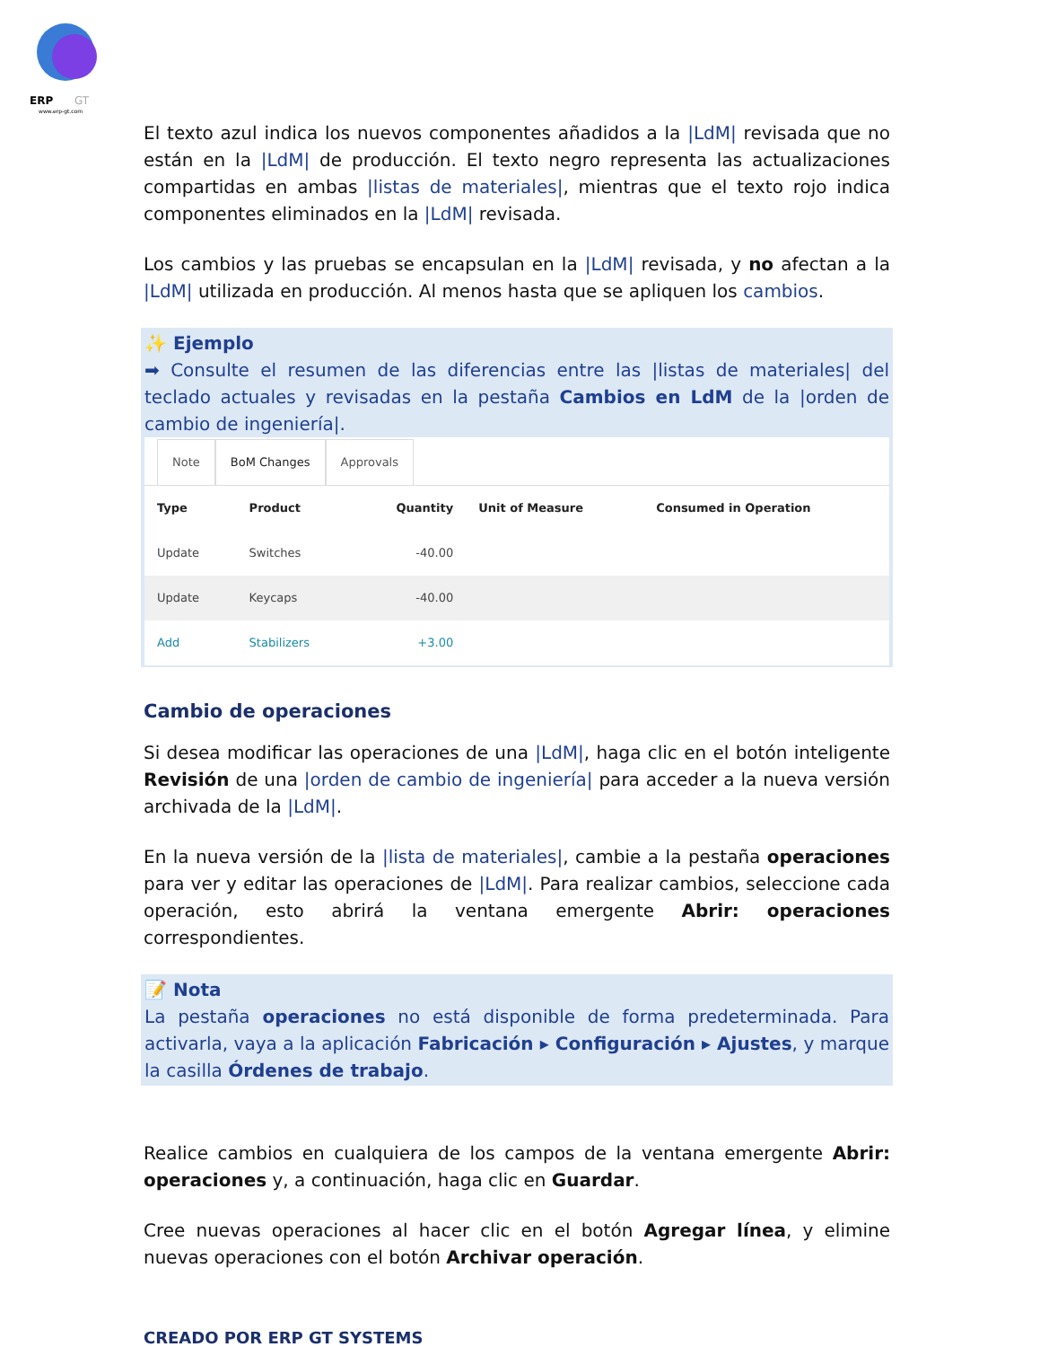ERP
GT
www.erp-gt.com
El texto azul indica los nuevos componentes añadidos a la |LdM| revisada que no están en la |LdM| de producción. El texto negro representa las actualizaciones compartidas en ambas |listas de materiales|, mientras que el texto rojo indica componentes eliminados en la |LdM| revisada.
Los cambios y las pruebas se encapsulan en la |LdM| revisada, y no afectan a la |LdM| utilizada en producción. Al menos hasta que se apliquen los cambios.
✨ Ejemplo
➡ Consulte el resumen de las diferencias entre las |listas de materiales| del teclado actuales y revisadas en la pestaña Cambios en LdM de la |orden de cambio de ingeniería|.
Note BoM Changes Approvals
| Type | Product | Quantity | Unit of Measure | Consumed in Operation |
| --- | --- | --- | --- | --- |
| Update | Switches | -40.00 | | |
| Update | Keycaps | -40.00 | | |
| Add | Stabilizers | +3.00 | | |
Cambio de operaciones
Si desea modificar las operaciones de una |LdM|, haga clic en el botón inteligente Revisión de una |orden de cambio de ingeniería| para acceder a la nueva versión archivada de la |LdM|.
En la nueva versión de la |lista de materiales|, cambie a la pestaña operaciones para ver y editar las operaciones de |LdM|. Para realizar cambios, seleccione cada operación, esto abrirá la ventana emergente Abrir: operaciones correspondientes.
📝 Nota
La pestaña operaciones no está disponible de forma predeterminada. Para activarla, vaya a la aplicación Fabricación ▸ Configuración ▸ Ajustes, y marque la casilla Órdenes de trabajo.
Realice cambios en cualquiera de los campos de la ventana emergente Abrir: operaciones y, a continuación, haga clic en Guardar.
Cree nuevas operaciones al hacer clic en el botón Agregar línea, y elimine nuevas operaciones con el botón Archivar operación.
CREADO POR ERP GT SYSTEMS